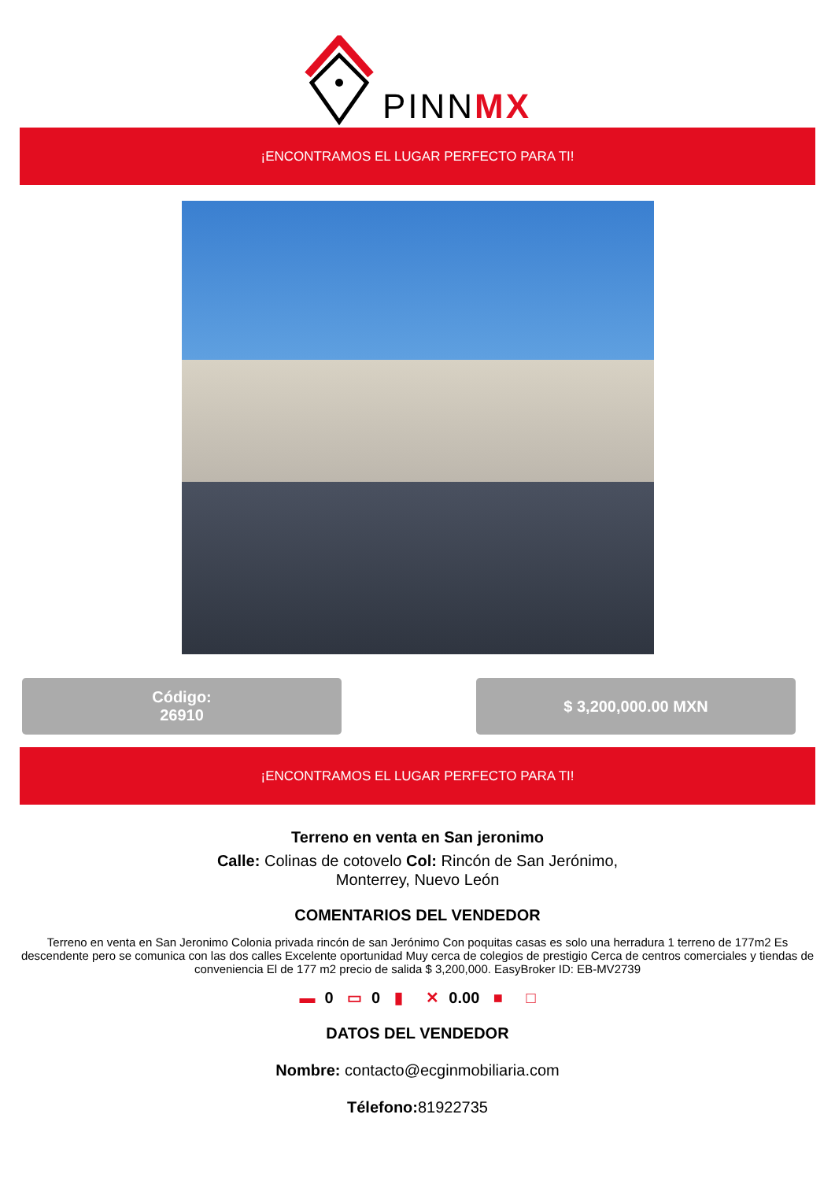PINNMX
¡ENCONTRAMOS EL LUGAR PERFECTO PARA TI!
Código:
26910
$ 3,200,000.00 MXN
¡ENCONTRAMOS EL LUGAR PERFECTO PARA TI!
Terreno en venta en San jeronimo
Calle: Colinas de cotovelo Col: Rincón de San Jerónimo,
Monterrey, Nuevo León
COMENTARIOS DEL VENDEDOR
Terreno en venta en San Jeronimo Colonia privada rincón de san Jerónimo Con poquitas casas es solo una herradura 1 terreno de 177m2 Es descendente pero se comunica con las dos calles Excelente oportunidad Muy cerca de colegios de prestigio Cerca de centros comerciales y tiendas de conveniencia El de 177 m2 precio de salida $ 3,200,000. EasyBroker ID: EB-MV2739
▬ 0 ▭ 0 ▮ ✕ 0.00 ■ □
DATOS DEL VENDEDOR
Nombre: contacto@ecginmobiliaria.com
Télefono: 81922735